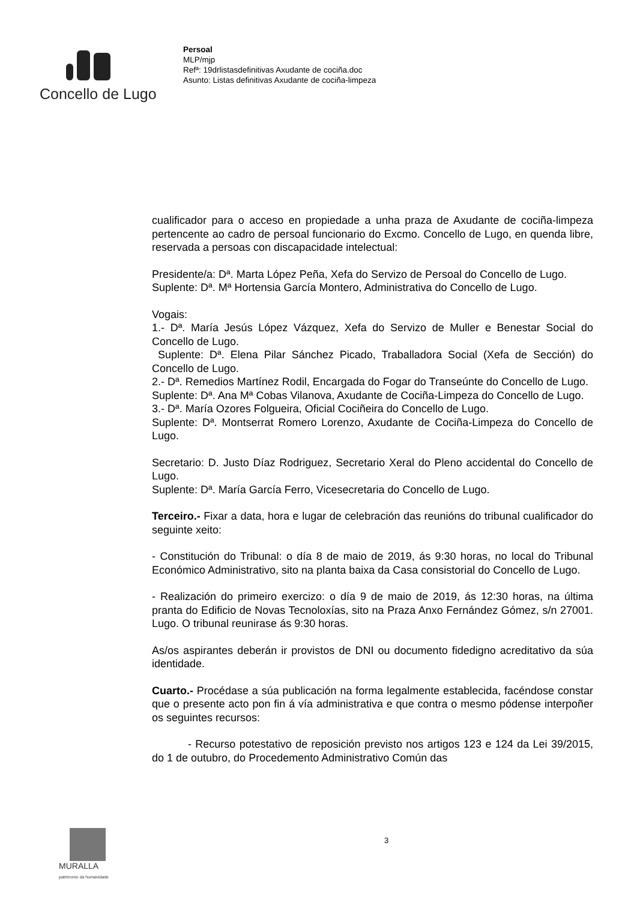Concello de Lugo
Persoal
MLP/mjp
Refª: 19drlistasdefinitivas Axudante de cociña.doc
Asunto: Listas definitivas Axudante de cociña-limpeza
cualificador para o acceso en propiedade a unha praza de Axudante de cociña-limpeza pertencente ao cadro de persoal funcionario do Excmo. Concello de Lugo, en quenda libre, reservada a persoas con discapacidade intelectual:
Presidente/a: Dª. Marta López Peña, Xefa do Servizo de Persoal do Concello de Lugo.
Suplente: Dª. Mª Hortensia García Montero, Administrativa do Concello de Lugo.
Vogais:
1.- Dª. María Jesús López Vázquez, Xefa do Servizo de Muller e Benestar Social do Concello de Lugo.
Suplente: Dª. Elena Pilar Sánchez Picado, Traballadora Social (Xefa de Sección) do Concello de Lugo.
2.- Dª. Remedios Martínez Rodil, Encargada do Fogar do Transeúnte do Concello de Lugo.
Suplente: Dª. Ana Mª Cobas Vilanova, Axudante de Cociña-Limpeza do Concello de Lugo.
3.- Dª. María Ozores Folgueira, Oficial Cociñeira do Concello de Lugo.
Suplente: Dª. Montserrat Romero Lorenzo, Axudante de Cociña-Limpeza do Concello de Lugo.
Secretario: D. Justo Díaz Rodriguez, Secretario Xeral do Pleno accidental do Concello de Lugo.
Suplente: Dª. María García Ferro, Vicesecretaria do Concello de Lugo.
Terceiro.- Fixar a data, hora e lugar de celebración das reunións do tribunal cualificador do seguinte xeito:
- Constitución do Tribunal: o día 8 de maio de 2019, ás 9:30 horas, no local do Tribunal Económico Administrativo, sito na planta baixa da Casa consistorial do Concello de Lugo.
- Realización do primeiro exercizo: o día 9 de maio de 2019, ás 12:30 horas, na última pranta do Edificio de Novas Tecnoloxías, sito na Praza Anxo Fernández Gómez, s/n 27001. Lugo. O tribunal reunirase ás 9:30 horas.
As/os aspirantes deberán ir provistos de DNI ou documento fidedigno acreditativo da súa identidade.
Cuarto.- Procédase a súa publicación na forma legalmente establecida, facéndose constar que o presente acto pon fin á vía administrativa e que contra o mesmo pódense interpoñer os seguintes recursos:
- Recurso potestativo de reposición previsto nos artigos 123 e 124 da Lei 39/2015, do 1 de outubro, do Procedemento Administrativo Común das
3
MURALLA
patrimonio da humanidade